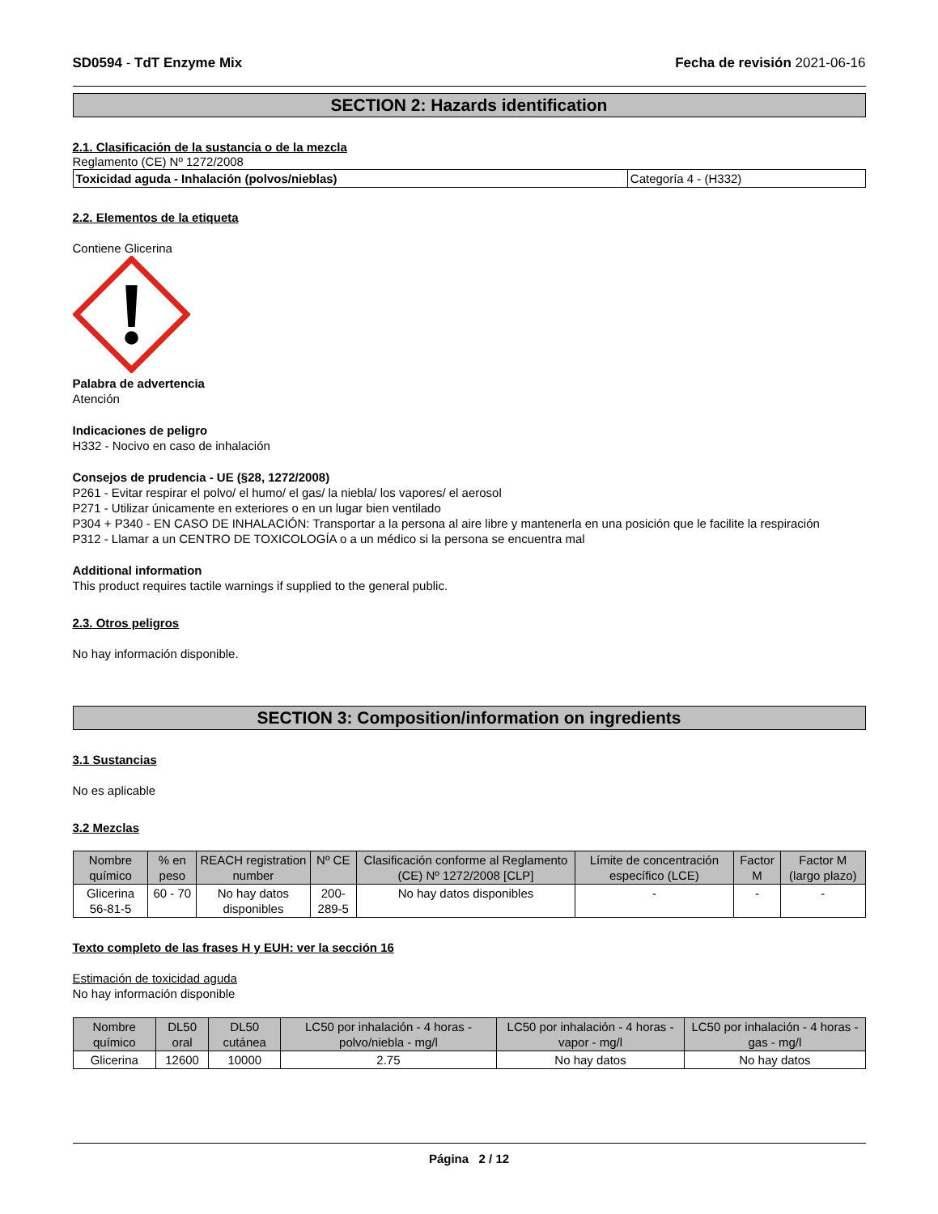SD0594 - TdT Enzyme Mix Fecha de revisión 2021-06-16
SECTION 2: Hazards identification
2.1. Clasificación de la sustancia o de la mezcla
Reglamento (CE) Nº 1272/2008
| Toxicidad aguda - Inhalación (polvos/nieblas) | Categoría 4 - (H332) |
2.2. Elementos de la etiqueta
Contiene Glicerina
Palabra de advertencia
Atención
Indicaciones de peligro
H332 - Nocivo en caso de inhalación
Consejos de prudencia - UE (§28, 1272/2008)
P261 - Evitar respirar el polvo/ el humo/ el gas/ la niebla/ los vapores/ el aerosol
P271 - Utilizar únicamente en exteriores o en un lugar bien ventilado
P304 + P340 - EN CASO DE INHALACIÓN: Transportar a la persona al aire libre y mantenerla en una posición que le facilite la respiración
P312 - Llamar a un CENTRO DE TOXICOLOGÍA o a un médico si la persona se encuentra mal
Additional information
This product requires tactile warnings if supplied to the general public.
2.3. Otros peligros
No hay información disponible.
SECTION 3: Composition/information on ingredients
3.1 Sustancias
No es aplicable
3.2 Mezclas
| Nombre químico | % en peso | REACH registration number | Nº CE | Clasificación conforme al Reglamento (CE) Nº 1272/2008 [CLP] | Límite de concentración específico (LCE) | Factor M | Factor M (largo plazo) |
| --- | --- | --- | --- | --- | --- | --- | --- |
| Glicerina 56-81-5 | 60 - 70 | No hay datos disponibles | 200-289-5 | No hay datos disponibles | - | - | - |
Texto completo de las frases H y EUH: ver la sección 16
Estimación de toxicidad aguda
No hay información disponible
| Nombre químico | DL50 oral | DL50 cutánea | LC50 por inhalación - 4 horas - polvo/niebla - mg/l | LC50 por inhalación - 4 horas - vapor - mg/l | LC50 por inhalación - 4 horas - gas - mg/l |
| --- | --- | --- | --- | --- | --- |
| Glicerina | 12600 | 10000 | 2.75 | No hay datos | No hay datos |
Página 2 / 12